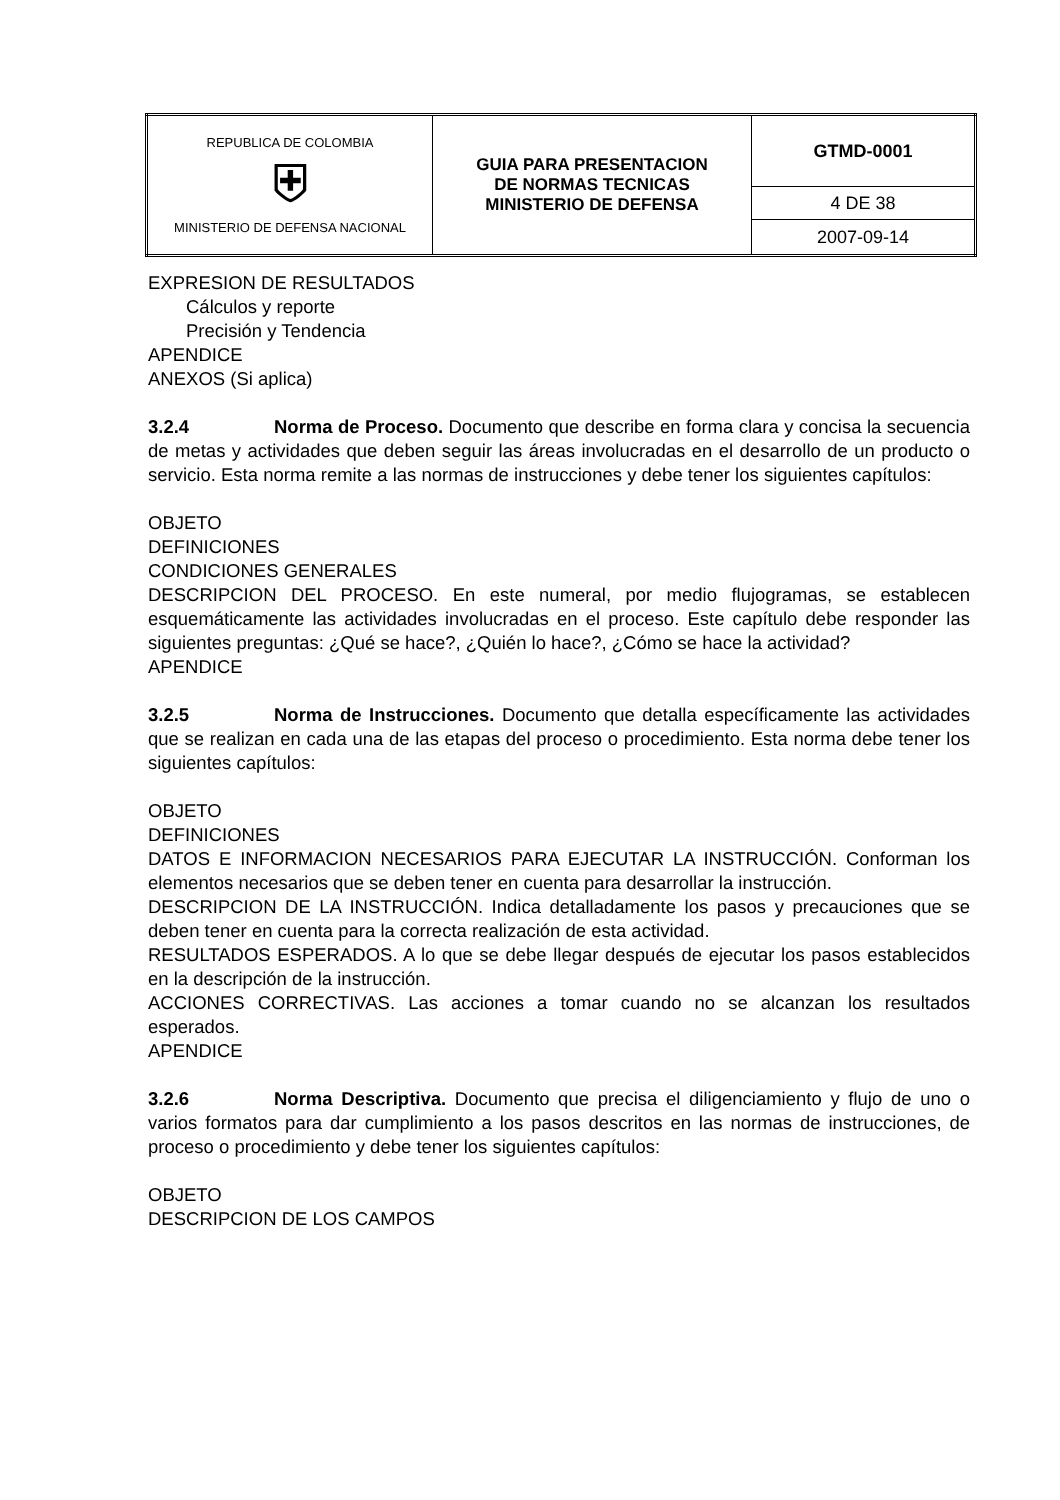| REPUBLICA DE COLOMBIA ⛨ MINISTERIO DE DEFENSA NACIONAL | GUIA PARA PRESENTACION DE NORMAS TECNICAS MINISTERIO DE DEFENSA | GTMD-0001 |
| | | 4 DE 38 |
| | | 2007-09-14 |
EXPRESION DE RESULTADOS
Cálculos y reporte
Precisión y Tendencia
APENDICE
ANEXOS (Si aplica)
3.2.4 Norma de Proceso. Documento que describe en forma clara y concisa la secuencia de metas y actividades que deben seguir las áreas involucradas en el desarrollo de un producto o servicio. Esta norma remite a las normas de instrucciones y debe tener los siguientes capítulos:
OBJETO
DEFINICIONES
CONDICIONES GENERALES
DESCRIPCION DEL PROCESO. En este numeral, por medio flujogramas, se establecen esquemáticamente las actividades involucradas en el proceso. Este capítulo debe responder las siguientes preguntas: ¿Qué se hace?, ¿Quién lo hace?, ¿Cómo se hace la actividad?
APENDICE
3.2.5 Norma de Instrucciones. Documento que detalla específicamente las actividades que se realizan en cada una de las etapas del proceso o procedimiento. Esta norma debe tener los siguientes capítulos:
OBJETO
DEFINICIONES
DATOS E INFORMACION NECESARIOS PARA EJECUTAR LA INSTRUCCIÓN. Conforman los elementos necesarios que se deben tener en cuenta para desarrollar la instrucción.
DESCRIPCION DE LA INSTRUCCIÓN. Indica detalladamente los pasos y precauciones que se deben tener en cuenta para la correcta realización de esta actividad.
RESULTADOS ESPERADOS. A lo que se debe llegar después de ejecutar los pasos establecidos en la descripción de la instrucción.
ACCIONES CORRECTIVAS. Las acciones a tomar cuando no se alcanzan los resultados esperados.
APENDICE
3.2.6 Norma Descriptiva. Documento que precisa el diligenciamiento y flujo de uno o varios formatos para dar cumplimiento a los pasos descritos en las normas de instrucciones, de proceso o procedimiento y debe tener los siguientes capítulos:
OBJETO
DESCRIPCION DE LOS CAMPOS